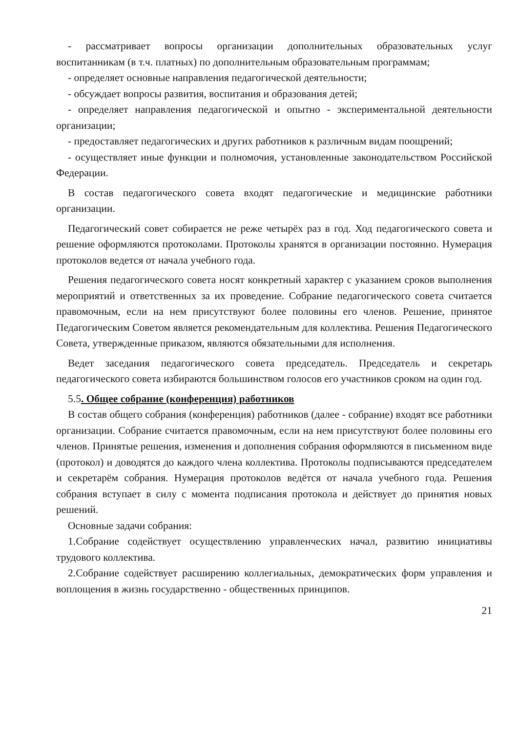- рассматривает вопросы организации дополнительных образовательных услуг воспитанникам (в т.ч. платных) по дополнительным образовательным программам;
- определяет основные направления педагогической деятельности;
- обсуждает вопросы развития, воспитания и образования детей;
- определяет направления педагогической и опытно - экспериментальной деятельности организации;
- предоставляет педагогических и других работников к различным видам поощрений;
- осуществляет иные функции и полномочия, установленные законодательством Российской Федерации.
В состав педагогического совета входят педагогические и медицинские работники организации.
Педагогический совет собирается не реже четырёх раз в год. Ход педагогического совета и решение оформляются протоколами. Протоколы хранятся в организации постоянно. Нумерация протоколов ведется от начала учебного года.
Решения педагогического совета носят конкретный характер с указанием сроков выполнения мероприятий и ответственных за их проведение. Собрание педагогического совета считается правомочным, если на нем присутствуют более половины его членов. Решение, принятое Педагогическим Советом является рекомендательным для коллектива. Решения Педагогического Совета, утвержденные приказом, являются обязательными для исполнения.
Ведет заседания педагогического совета председатель. Председатель и секретарь педагогического совета избираются большинством голосов его участников сроком на один год.
5.5. Общее собрание (конференция) работников
В состав общего собрания (конференция) работников (далее - собрание) входят все работники организации. Собрание считается правомочным, если на нем присутствуют более половины его членов. Принятые решения, изменения и дополнения собрания оформляются в письменном виде (протокол) и доводятся до каждого члена коллектива. Протоколы подписываются председателем и секретарём собрания. Нумерация протоколов ведётся от начала учебного года. Решения собрания вступает в силу с момента подписания протокола и действует до принятия новых решений.
Основные задачи собрания:
1.Собрание содействует осуществлению управленческих начал, развитию инициативы трудового коллектива.
2.Собрание содействует расширению коллегиальных, демократических форм управления и воплощения в жизнь государственно - общественных принципов.
21